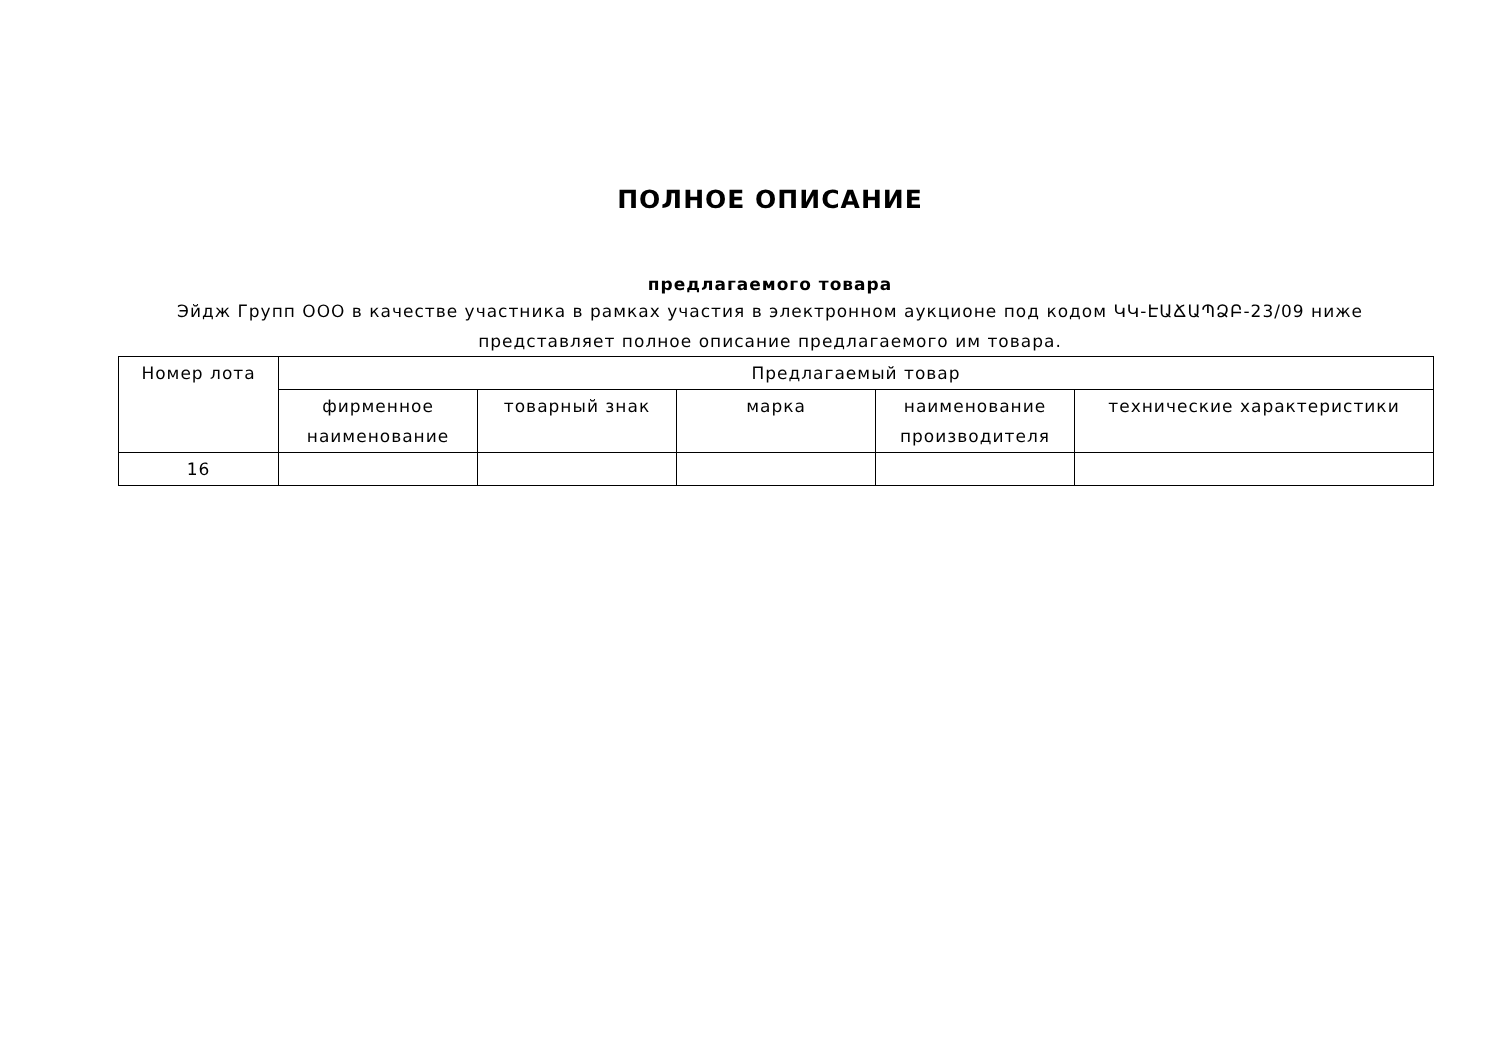ПОЛНОЕ ОПИСАНИЕ
предлагаемого товара
Эйдж Групп ООО в качестве участника в рамках участия в электронном аукционе под кодом ԿԿ-ԷԱՃԱՊՁԲ-23/09 ниже представляет полное описание предлагаемого им товара.
| Номер лота | Предлагаемый товар | | | | |
| --- | --- | --- | --- | --- | --- |
| | фирменное наименование | товарный знак | марка | наименование производителя | технические характеристики |
| 16 | | | | | |